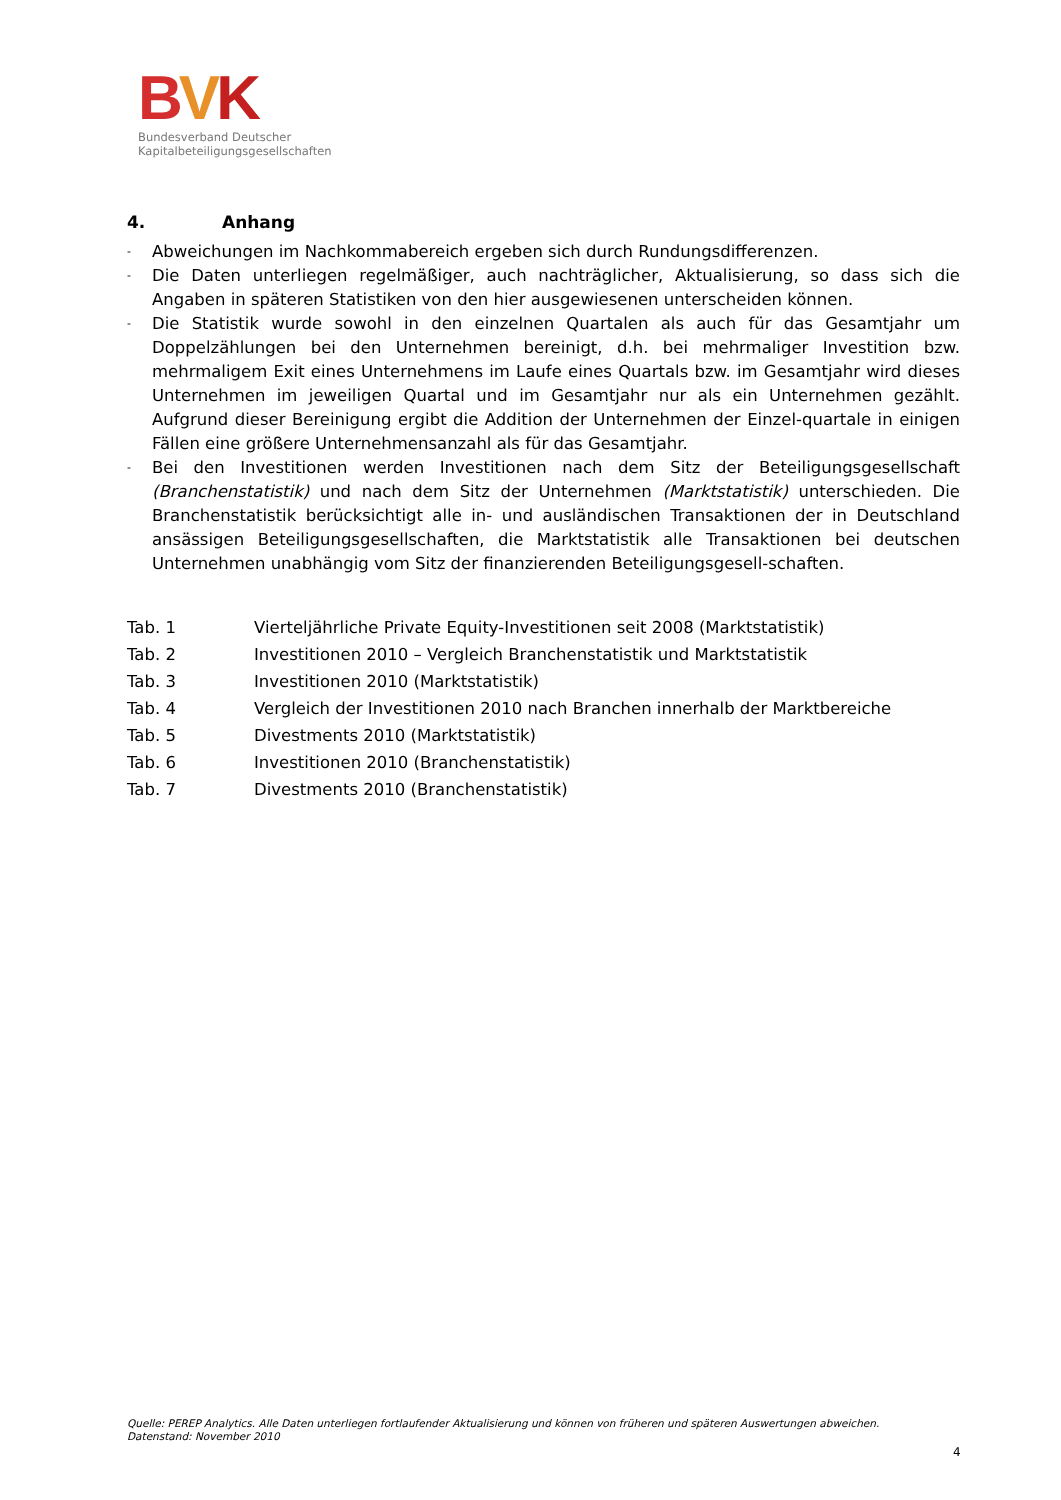BVK
Bundesverband Deutscher
Kapitalbeteiligungsgesellschaften
4. Anhang
- Abweichungen im Nachkommabereich ergeben sich durch Rundungsdifferenzen.
- Die Daten unterliegen regelmäßiger, auch nachträglicher, Aktualisierung, so dass sich die Angaben in späteren Statistiken von den hier ausgewiesenen unterscheiden können.
- Die Statistik wurde sowohl in den einzelnen Quartalen als auch für das Gesamtjahr um Doppelzählungen bei den Unternehmen bereinigt, d.h. bei mehrmaliger Investition bzw. mehrmaligem Exit eines Unternehmens im Laufe eines Quartals bzw. im Gesamtjahr wird dieses Unternehmen im jeweiligen Quartal und im Gesamtjahr nur als ein Unternehmen gezählt. Aufgrund dieser Bereinigung ergibt die Addition der Unternehmen der Einzel-quartale in einigen Fällen eine größere Unternehmensanzahl als für das Gesamtjahr.
- Bei den Investitionen werden Investitionen nach dem Sitz der Beteiligungsgesellschaft (Branchenstatistik) und nach dem Sitz der Unternehmen (Marktstatistik) unterschieden. Die Branchenstatistik berücksichtigt alle in- und ausländischen Transaktionen der in Deutschland ansässigen Beteiligungsgesellschaften, die Marktstatistik alle Transaktionen bei deutschen Unternehmen unabhängig vom Sitz der finanzierenden Beteiligungsgesell-schaften.
| Tab. 1 | Vierteljährliche Private Equity-Investitionen seit 2008 (Marktstatistik) |
| Tab. 2 | Investitionen 2010 – Vergleich Branchenstatistik und Marktstatistik |
| Tab. 3 | Investitionen 2010 (Marktstatistik) |
| Tab. 4 | Vergleich der Investitionen 2010 nach Branchen innerhalb der Marktbereiche |
| Tab. 5 | Divestments 2010 (Marktstatistik) |
| Tab. 6 | Investitionen 2010 (Branchenstatistik) |
| Tab. 7 | Divestments 2010 (Branchenstatistik) |
Quelle: PEREP Analytics. Alle Daten unterliegen fortlaufender Aktualisierung und können von früheren und späteren Auswertungen abweichen.
Datenstand: November 2010
4